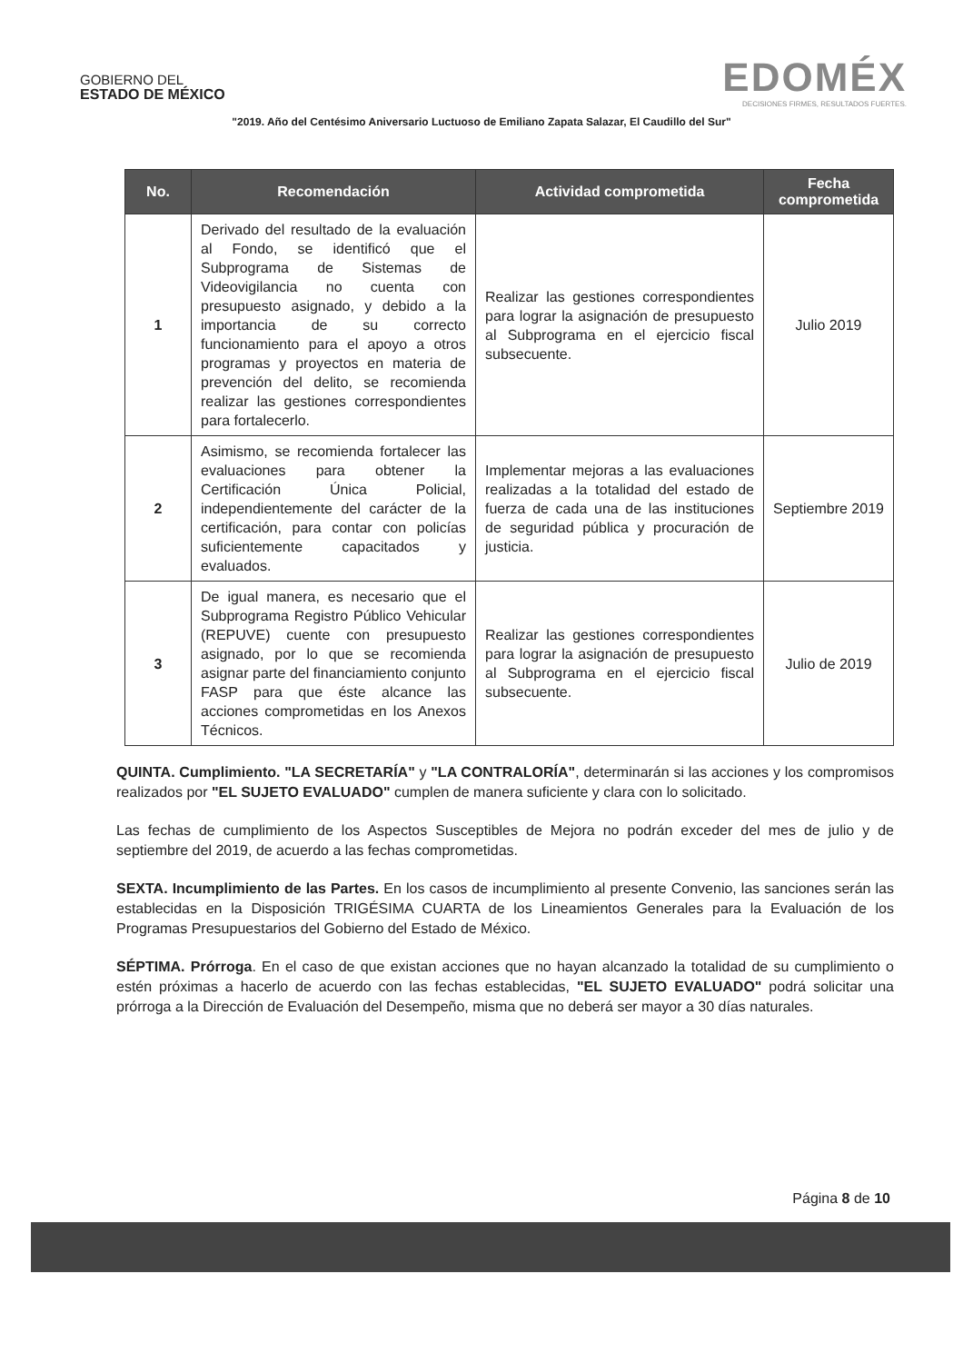GOBIERNO DEL
ESTADO DE MÉXICO
EDOMÉX
DECISIONES FIRMES, RESULTADOS FUERTES.
"2019. Año del Centésimo Aniversario Luctuoso de Emiliano Zapata Salazar, El Caudillo del Sur"
| No. | Recomendación | Actividad comprometida | Fecha comprometida |
| --- | --- | --- | --- |
| 1 | Derivado del resultado de la evaluación al Fondo, se identificó que el Subprograma de Sistemas de Videovigilancia no cuenta con presupuesto asignado, y debido a la importancia de su correcto funcionamiento para el apoyo a otros programas y proyectos en materia de prevención del delito, se recomienda realizar las gestiones correspondientes para fortalecerlo. | Realizar las gestiones correspondientes para lograr la asignación de presupuesto al Subprograma en el ejercicio fiscal subsecuente. | Julio 2019 |
| 2 | Asimismo, se recomienda fortalecer las evaluaciones para obtener la Certificación Única Policial, independientemente del carácter de la certificación, para contar con policías suficientemente capacitados y evaluados. | Implementar mejoras a las evaluaciones realizadas a la totalidad del estado de fuerza de cada una de las instituciones de seguridad pública y procuración de justicia. | Septiembre 2019 |
| 3 | De igual manera, es necesario que el Subprograma Registro Público Vehicular (REPUVE) cuente con presupuesto asignado, por lo que se recomienda asignar parte del financiamiento conjunto FASP para que éste alcance las acciones comprometidas en los Anexos Técnicos. | Realizar las gestiones correspondientes para lograr la asignación de presupuesto al Subprograma en el ejercicio fiscal subsecuente. | Julio de 2019 |
QUINTA. Cumplimiento. "LA SECRETARÍA" y "LA CONTRALORÍA", determinarán si las acciones y los compromisos realizados por "EL SUJETO EVALUADO" cumplen de manera suficiente y clara con lo solicitado.
Las fechas de cumplimiento de los Aspectos Susceptibles de Mejora no podrán exceder del mes de julio y de septiembre del 2019, de acuerdo a las fechas comprometidas.
SEXTA. Incumplimiento de las Partes. En los casos de incumplimiento al presente Convenio, las sanciones serán las establecidas en la Disposición TRIGÉSIMA CUARTA de los Lineamientos Generales para la Evaluación de los Programas Presupuestarios del Gobierno del Estado de México.
SÉPTIMA. Prórroga. En el caso de que existan acciones que no hayan alcanzado la totalidad de su cumplimiento o estén próximas a hacerlo de acuerdo con las fechas establecidas, "EL SUJETO EVALUADO" podrá solicitar una prórroga a la Dirección de Evaluación del Desempeño, misma que no deberá ser mayor a 30 días naturales.
Página 8 de 10